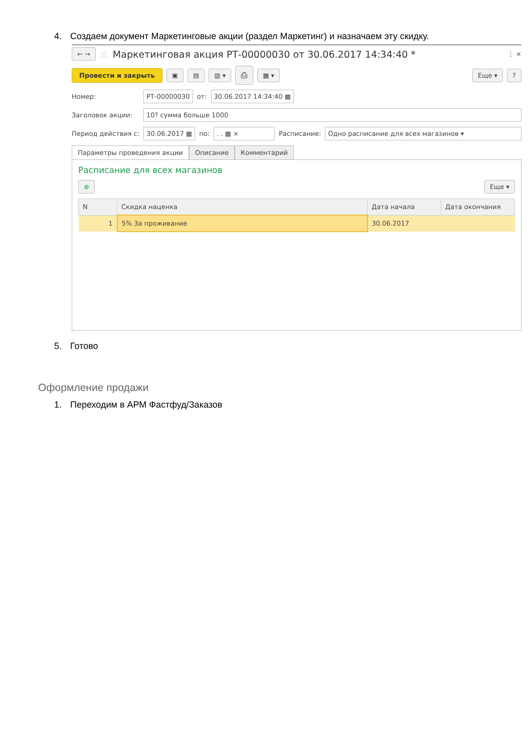4. Создаем документ Маркетинговые акции (раздел Маркетинг) и назначаем эту скидку.
← → ☆ Маркетинговая акция РТ-00000030 от 30.06.2017 14:34:40 * ⋮ ×
Провести и закрыть ▣ ▤ ▥ ▾ ⎙ ▦ ▾ Еще ▾?
Номер: РТ-00000030 от: 30.06.2017 14:34:40 ▦
Заголовок акции: 10? сумма больше 1000
Период действия с: 30.06.2017 ▦ по:. . ▦ × Расписание: Одно расписание для всех магазинов ▾
Параметры проведения акции Описание Комментарий
Расписание для всех магазинов
⊕ Еще ▾
| N | Скидка наценка | Дата начала | Дата окончания |
| --- | --- | --- | --- |
| 1 | 5% За проживание | 30.06.2017 | |
5. Готово
Оформление продажи
1. Переходим в АРМ Фастфуд/Заказов